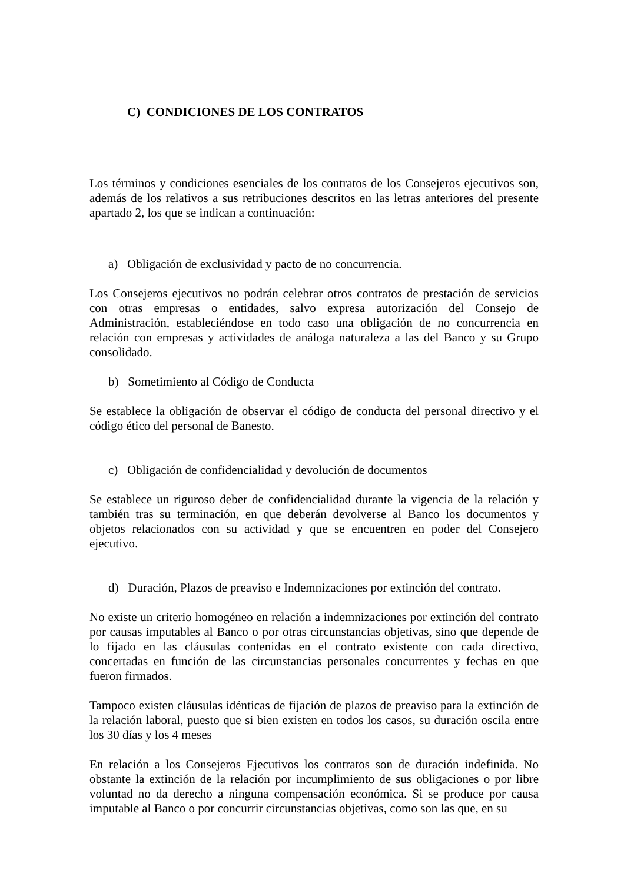C) CONDICIONES DE LOS CONTRATOS
Los términos y condiciones esenciales de los contratos de los Consejeros ejecutivos son, además de los relativos a sus retribuciones descritos en las letras anteriores del presente apartado 2, los que se indican a continuación:
a) Obligación de exclusividad y pacto de no concurrencia.
Los Consejeros ejecutivos no podrán celebrar otros contratos de prestación de servicios con otras empresas o entidades, salvo expresa autorización del Consejo de Administración, estableciéndose en todo caso una obligación de no concurrencia en relación con empresas y actividades de análoga naturaleza a las del Banco y su Grupo consolidado.
b) Sometimiento al Código de Conducta
Se establece la obligación de observar el código de conducta del personal directivo y el código ético del personal de Banesto.
c) Obligación de confidencialidad y devolución de documentos
Se establece un riguroso deber de confidencialidad durante la vigencia de la relación y también tras su terminación, en que deberán devolverse al Banco los documentos y objetos relacionados con su actividad y que se encuentren en poder del Consejero ejecutivo.
d) Duración, Plazos de preaviso e Indemnizaciones por extinción del contrato.
No existe un criterio homogéneo en relación a indemnizaciones por extinción del contrato por causas imputables al Banco o por otras circunstancias objetivas, sino que depende de lo fijado en las cláusulas contenidas en el contrato existente con cada directivo, concertadas en función de las circunstancias personales concurrentes y fechas en que fueron firmados.
Tampoco existen cláusulas idénticas de fijación de plazos de preaviso para la extinción de la relación laboral, puesto que si bien existen en todos los casos, su duración oscila entre los 30 días y los 4 meses
En relación a los Consejeros Ejecutivos los contratos son de duración indefinida. No obstante la extinción de la relación por incumplimiento de sus obligaciones o por libre voluntad no da derecho a ninguna compensación económica. Si se produce por causa imputable al Banco o por concurrir circunstancias objetivas, como son las que, en su